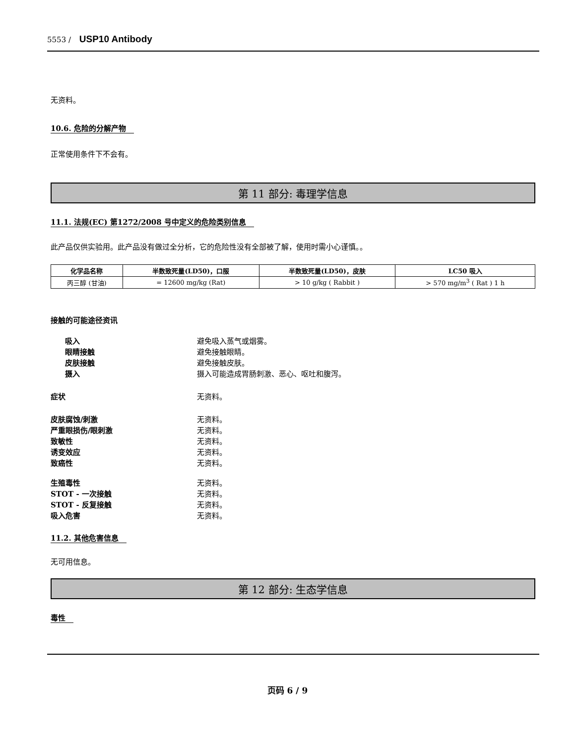5553 / USP10 Antibody
无资料。
10.6. 危险的分解产物
正常使用条件下不会有。
第 11 部分: 毒理学信息
11.1. 法规(EC) 第1272/2008 号中定义的危险类别信息
此产品仅供实验用。此产品没有做过全分析，它的危险性没有全部被了解，使用时需小心谨慎。。
| 化学品名称 | 半数致死量(LD50)，口服 | 半数致死量(LD50)，皮肤 | LC50 吸入 |
| --- | --- | --- | --- |
| 丙三醇 (甘油) | = 12600 mg/kg (Rat) | > 10 g/kg ( Rabbit ) | > 570 mg/m<sup>3</sup> ( Rat ) 1 h |
接触的可能途径资讯
吸入 避免吸入蒸气或烟雾。
眼睛接触 避免接触眼睛。
皮肤接触 避免接触皮肤。
摄入 摄入可能造成胃肠刺激、恶心、呕吐和腹泻。
症状 无资料。
皮肤腐蚀/刺激 无资料。
严重眼损伤/眼刺激 无资料。
致敏性 无资料。
诱变效应 无资料。
致癌性 无资料。
生殖毒性 无资料。
STOT - 一次接触 无资料。
STOT - 反复接触 无资料。
吸入危害 无资料。
11.2. 其他危害信息
无可用信息。
第 12 部分: 生态学信息
毒性
页码 6 / 9